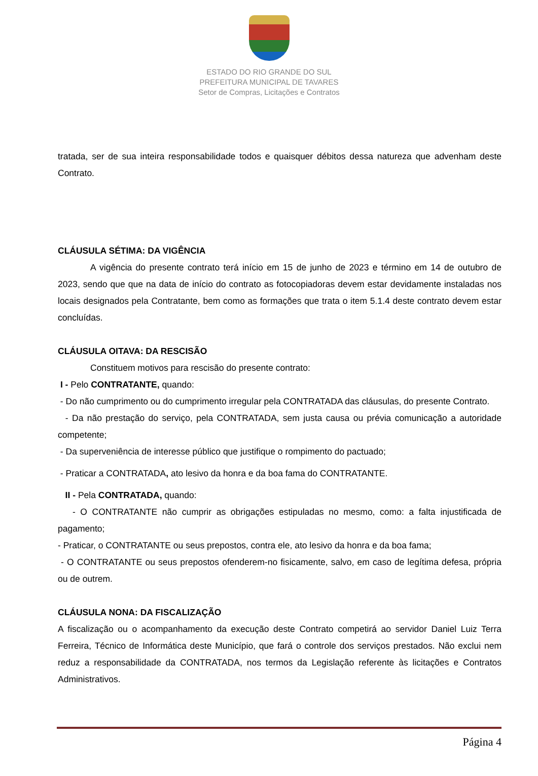ESTADO DO RIO GRANDE DO SUL
PREFEITURA MUNICIPAL DE TAVARES
Setor de Compras, Licitações e Contratos
tratada, ser de sua inteira responsabilidade todos e quaisquer débitos dessa natureza que advenham deste Contrato.
CLÁUSULA SÉTIMA: DA VIGÊNCIA
A vigência do presente contrato terá início em 15 de junho de 2023 e término em 14 de outubro de 2023, sendo que que na data de início do contrato as fotocopiadoras devem estar devidamente instaladas nos locais designados pela Contratante, bem como as formações que trata o item 5.1.4 deste contrato devem estar concluídas.
CLÁUSULA OITAVA: DA RESCISÃO
Constituem motivos para rescisão do presente contrato:
I - Pelo CONTRATANTE, quando:
- Do não cumprimento ou do cumprimento irregular pela CONTRATADA das cláusulas, do presente Contrato.
- Da não prestação do serviço, pela CONTRATADA, sem justa causa ou prévia comunicação a autoridade competente;
- Da superveniência de interesse público que justifique o rompimento do pactuado;
- Praticar a CONTRATADA, ato lesivo da honra e da boa fama do CONTRATANTE.
II - Pela CONTRATADA, quando:
- O CONTRATANTE não cumprir as obrigações estipuladas no mesmo, como: a falta injustificada de pagamento;
- Praticar, o CONTRATANTE ou seus prepostos, contra ele, ato lesivo da honra e da boa fama;
- O CONTRATANTE ou seus prepostos ofenderem-no fisicamente, salvo, em caso de legítima defesa, própria ou de outrem.
CLÁUSULA NONA: DA FISCALIZAÇÃO
A fiscalização ou o acompanhamento da execução deste Contrato competirá ao servidor Daniel Luiz Terra Ferreira, Técnico de Informática deste Município, que fará o controle dos serviços prestados. Não exclui nem reduz a responsabilidade da CONTRATADA, nos termos da Legislação referente às licitações e Contratos Administrativos.
Página 4